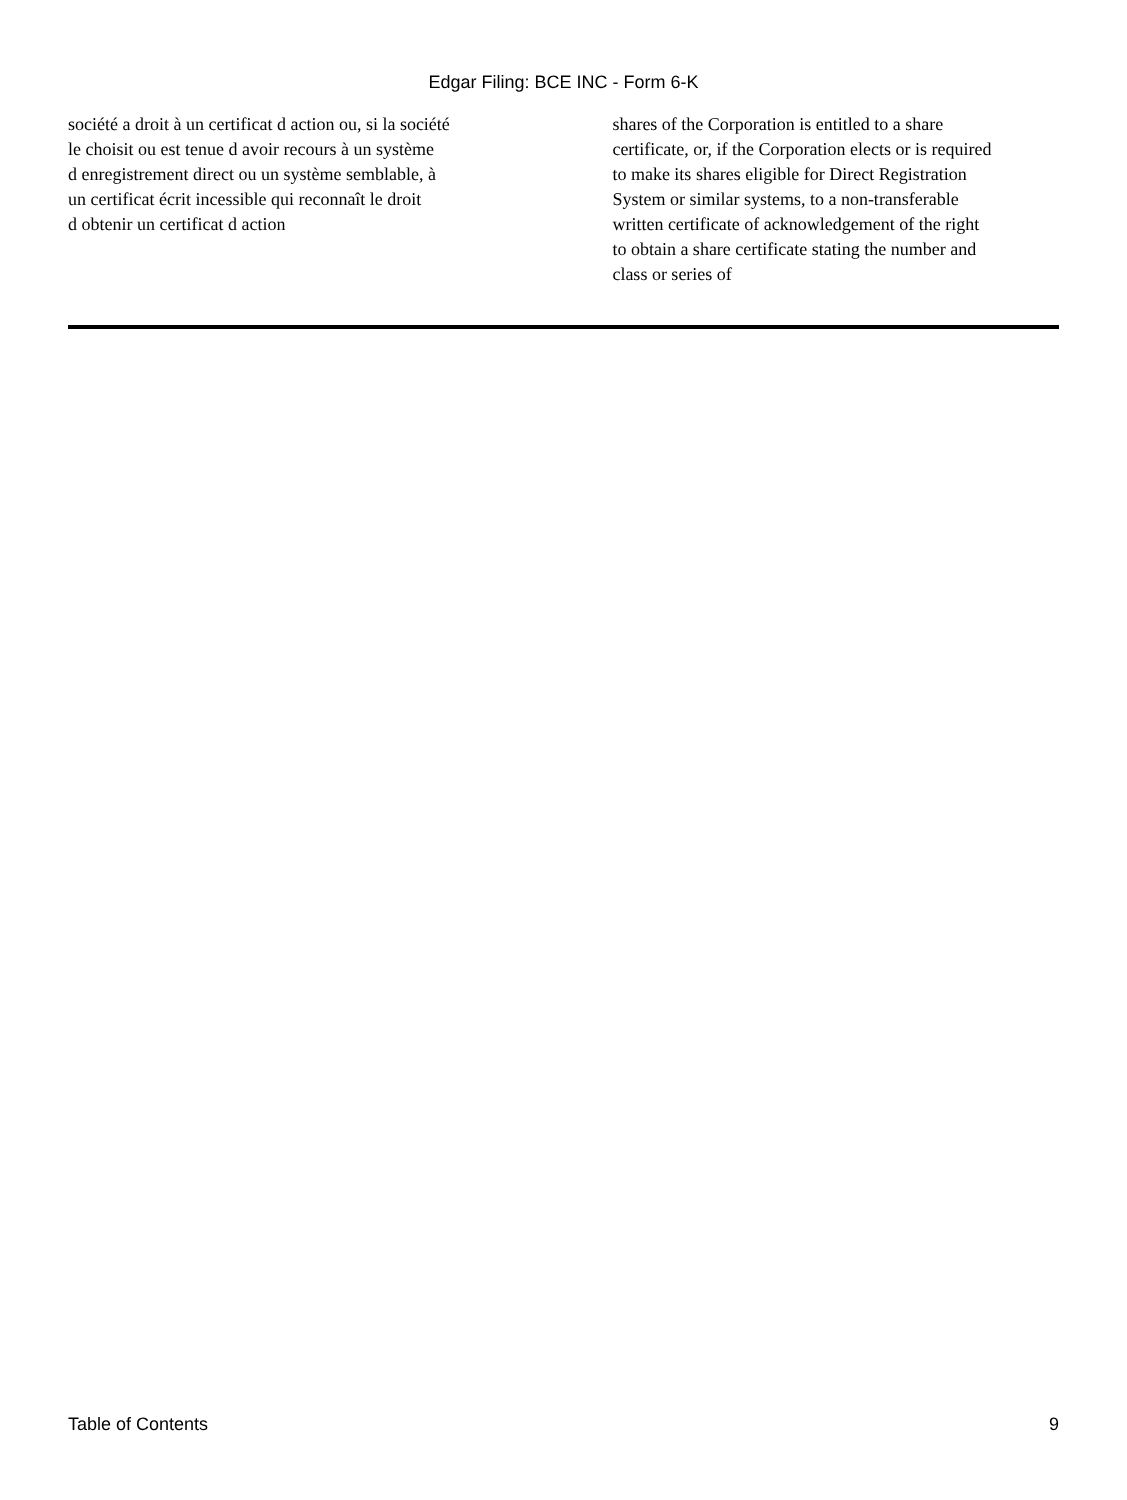Edgar Filing: BCE INC - Form 6-K
société a droit à un certificat d action ou, si la société
le choisit ou est tenue d avoir recours à un système
d enregistrement direct ou un système semblable, à
un certificat écrit incessible qui reconnaît le droit
d obtenir un certificat d action
shares of the Corporation is entitled to a share
certificate, or, if the Corporation elects or is required
to make its shares eligible for Direct Registration
System or similar systems, to a non-transferable
written certificate of acknowledgement of the right
to obtain a share certificate stating the number and
class or series of
Table of Contents 9